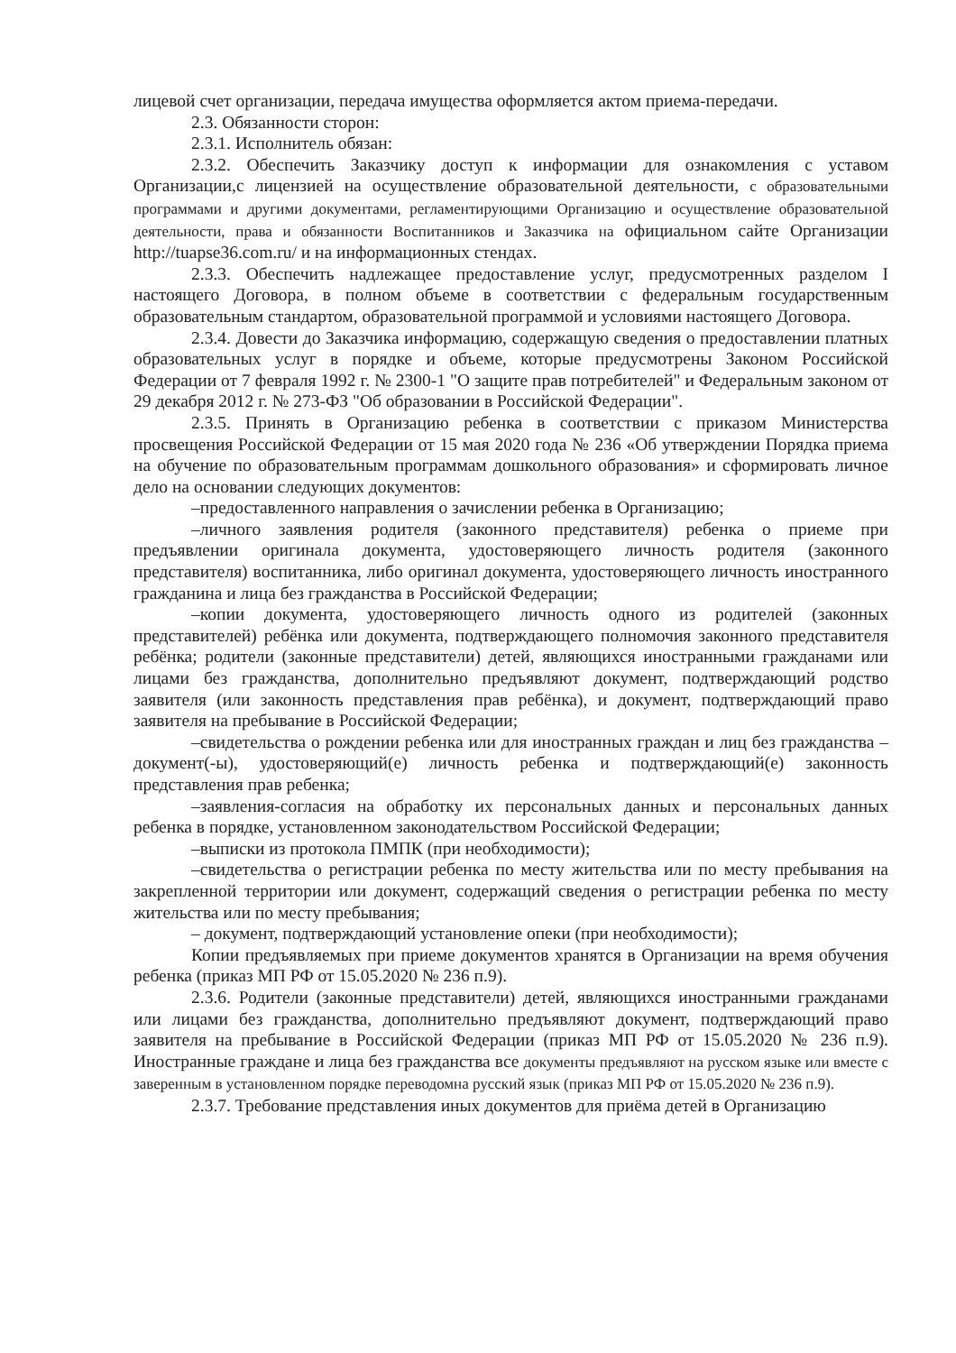лицевой счет организации, передача имущества оформляется актом приема-передачи.
2.3. Обязанности сторон:
2.3.1. Исполнитель обязан:
2.3.2. Обеспечить Заказчику доступ к информации для ознакомления с уставом Организации,с лицензией на осуществление образовательной деятельности, с образовательными программами и другими документами, регламентирующими Организацию и осуществление образовательной деятельности, права и обязанности Воспитанников и Заказчика на официальном сайте Организации http://tuapse36.com.ru/ и на информационных стендах.
2.3.3. Обеспечить надлежащее предоставление услуг, предусмотренных разделом I настоящего Договора, в полном объеме в соответствии с федеральным государственным образовательным стандартом, образовательной программой и условиями настоящего Договора.
2.3.4. Довести до Заказчика информацию, содержащую сведения о предоставлении платных образовательных услуг в порядке и объеме, которые предусмотрены Законом Российской Федерации от 7 февраля 1992 г. № 2300-1 "О защите прав потребителей" и Федеральным законом от 29 декабря 2012 г. № 273-ФЗ "Об образовании в Российской Федерации".
2.3.5. Принять в Организацию ребенка в соответствии с приказом Министерства просвещения Российской Федерации от 15 мая 2020 года № 236 «Об утверждении Порядка приема на обучение по образовательным программам дошкольного образования» и сформировать личное дело на основании следующих документов:
–предоставленного направления о зачислении ребенка в Организацию;
–личного заявления родителя (законного представителя) ребенка о приеме при предъявлении оригинала документа, удостоверяющего личность родителя (законного представителя) воспитанника, либо оригинал документа, удостоверяющего личность иностранного гражданина и лица без гражданства в Российской Федерации;
–копии документа, удостоверяющего личность одного из родителей (законных представителей) ребёнка или документа, подтверждающего полномочия законного представителя ребёнка; родители (законные представители) детей, являющихся иностранными гражданами или лицами без гражданства, дополнительно предъявляют документ, подтверждающий родство заявителя (или законность представления прав ребёнка), и документ, подтверждающий право заявителя на пребывание в Российской Федерации;
–свидетельства о рождении ребенка или для иностранных граждан и лиц без гражданства – документ(-ы), удостоверяющий(е) личность ребенка и подтверждающий(е) законность представления прав ребенка;
–заявления-согласия на обработку их персональных данных и персональных данных ребенка в порядке, установленном законодательством Российской Федерации;
–выписки из протокола ПМПК (при необходимости);
–свидетельства о регистрации ребенка по месту жительства или по месту пребывания на закрепленной территории или документ, содержащий сведения о регистрации ребенка по месту жительства или по месту пребывания;
– документ, подтверждающий установление опеки (при необходимости);
Копии предъявляемых при приеме документов хранятся в Организации на время обучения ребенка (приказ МП РФ от 15.05.2020 № 236 п.9).
2.3.6. Родители (законные представители) детей, являющихся иностранными гражданами или лицами без гражданства, дополнительно предъявляют документ, подтверждающий право заявителя на пребывание в Российской Федерации (приказ МП РФ от 15.05.2020 № 236 п.9). Иностранные граждане и лица без гражданства все документы предъявляют на русском языке или вместе с заверенным в установленном порядке переводомна русский язык (приказ МП РФ от 15.05.2020 № 236 п.9).
2.3.7. Требование представления иных документов для приёма детей в Организацию